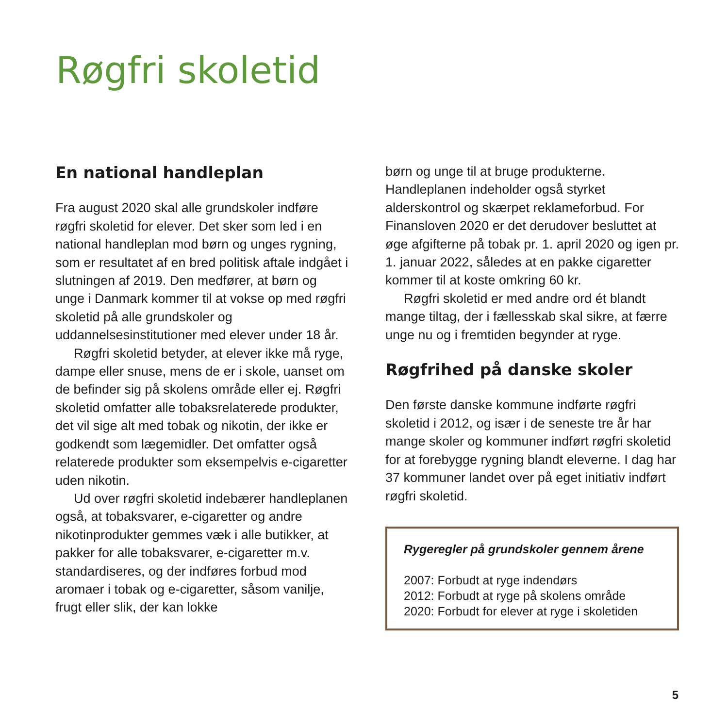Røgfri skoletid
En national handleplan
Fra august 2020 skal alle grundskoler indføre røgfri skoletid for elever. Det sker som led i en national handleplan mod børn og unges rygning, som er resultatet af en bred politisk aftale indgået i slutningen af 2019. Den medfører, at børn og unge i Danmark kommer til at vokse op med røgfri skoletid på alle grundskoler og uddannelsesinstitutioner med elever under 18 år.
Røgfri skoletid betyder, at elever ikke må ryge, dampe eller snuse, mens de er i skole, uanset om de befinder sig på skolens område eller ej. Røgfri skoletid omfatter alle tobaksrelaterede produkter, det vil sige alt med tobak og nikotin, der ikke er godkendt som lægemidler. Det omfatter også relaterede produkter som eksempelvis e-cigaretter uden nikotin.
Ud over røgfri skoletid indebærer handleplanen også, at tobaksvarer, e-cigaretter og andre nikotinprodukter gemmes væk i alle butikker, at pakker for alle tobaksvarer, e-cigaretter m.v. standardiseres, og der indføres forbud mod aromaer i tobak og e-cigaretter, såsom vanilje, frugt eller slik, der kan lokke
børn og unge til at bruge produkterne. Handleplanen indeholder også styrket alderskontrol og skærpet reklameforbud. For Finansloven 2020 er det derudover besluttet at øge afgifterne på tobak pr. 1. april 2020 og igen pr. 1. januar 2022, således at en pakke cigaretter kommer til at koste omkring 60 kr.
Røgfri skoletid er med andre ord ét blandt mange tiltag, der i fællesskab skal sikre, at færre unge nu og i fremtiden begynder at ryge.
Røgfrihed på danske skoler
Den første danske kommune indførte røgfri skoletid i 2012, og især i de seneste tre år har mange skoler og kommuner indført røgfri skoletid for at forebygge rygning blandt eleverne. I dag har 37 kommuner landet over på eget initiativ indført røgfri skoletid.
Rygeregler på grundskoler gennem årene
2007: Forbudt at ryge indendørs
2012: Forbudt at ryge på skolens område
2020: Forbudt for elever at ryge i skoletiden
5